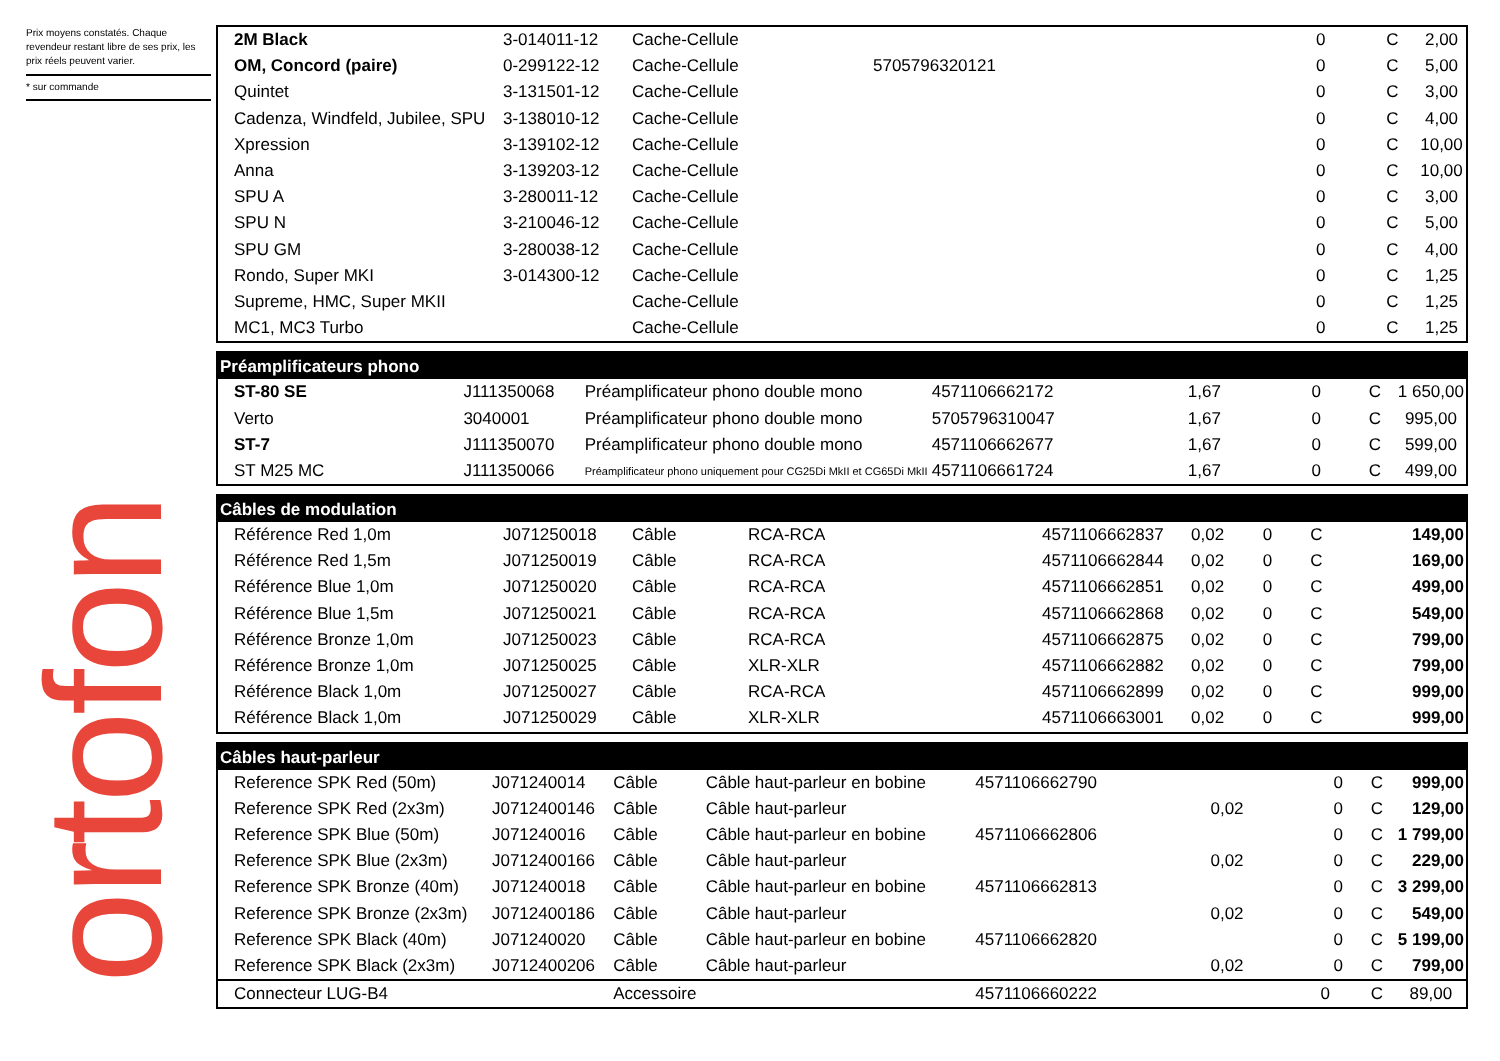Prix moyens constatés. Chaque revendeur restant libre de ses prix, les prix réels peuvent varier.
* sur commande
ortofon
| 2M Black | 3-014011-12 | Cache-Cellule | | | 0 | C | 2,00 |
| OM, Concord (paire) | 0-299122-12 | Cache-Cellule | 5705796320121 | | 0 | C | 5,00 |
| Quintet | 3-131501-12 | Cache-Cellule | | | 0 | C | 3,00 |
| Cadenza, Windfeld, Jubilee, SPU | 3-138010-12 | Cache-Cellule | | | 0 | C | 4,00 |
| Xpression | 3-139102-12 | Cache-Cellule | | | 0 | C | 10,00 |
| Anna | 3-139203-12 | Cache-Cellule | | | 0 | C | 10,00 |
| SPU A | 3-280011-12 | Cache-Cellule | | | 0 | C | 3,00 |
| SPU N | 3-210046-12 | Cache-Cellule | | | 0 | C | 5,00 |
| SPU GM | 3-280038-12 | Cache-Cellule | | | 0 | C | 4,00 |
| Rondo, Super MKI | 3-014300-12 | Cache-Cellule | | | 0 | C | 1,25 |
| Supreme, HMC, Super MKII | | Cache-Cellule | | | 0 | C | 1,25 |
| MC1, MC3 Turbo | | Cache-Cellule | | | 0 | C | 1,25 |
| Préamplificateurs phono | | | | | | | |
| --- | --- | --- | --- | --- | --- | --- | --- |
| ST-80 SE | J111350068 | Préamplificateur phono double mono | 4571106662172 | 1,67 | 0 | C | 1 650,00 |
| Verto | 3040001 | Préamplificateur phono double mono | 5705796310047 | 1,67 | 0 | C | 995,00 |
| ST-7 | J111350070 | Préamplificateur phono double mono | 4571106662677 | 1,67 | 0 | C | 599,00 |
| ST M25 MC | J111350066 | Préamplificateur phono uniquement pour CG25Di MkII et CG65Di MkII | 4571106661724 | 1,67 | 0 | C | 499,00 |
| Câbles de modulation | | | | | | | | |
| --- | --- | --- | --- | --- | --- | --- | --- | --- |
| Référence Red 1,0m | J071250018 | Câble | RCA-RCA | 4571106662837 | 0,02 | 0 | C | 149,00 |
| Référence Red 1,5m | J071250019 | Câble | RCA-RCA | 4571106662844 | 0,02 | 0 | C | 169,00 |
| Référence Blue 1,0m | J071250020 | Câble | RCA-RCA | 4571106662851 | 0,02 | 0 | C | 499,00 |
| Référence Blue 1,5m | J071250021 | Câble | RCA-RCA | 4571106662868 | 0,02 | 0 | C | 549,00 |
| Référence Bronze 1,0m | J071250023 | Câble | RCA-RCA | 4571106662875 | 0,02 | 0 | C | 799,00 |
| Référence Bronze 1,0m | J071250025 | Câble | XLR-XLR | 4571106662882 | 0,02 | 0 | C | 799,00 |
| Référence Black 1,0m | J071250027 | Câble | RCA-RCA | 4571106662899 | 0,02 | 0 | C | 999,00 |
| Référence Black 1,0m | J071250029 | Câble | XLR-XLR | 4571106663001 | 0,02 | 0 | C | 999,00 |
| Câbles haut-parleur | | | | | | | | |
| --- | --- | --- | --- | --- | --- | --- | --- | --- |
| Reference SPK Red (50m) | J071240014 | Câble | Câble haut-parleur en bobine | 4571106662790 | | 0 | C | 999,00 |
| Reference SPK Red (2x3m) | J0712400146 | Câble | Câble haut-parleur | | 0,02 | 0 | C | 129,00 |
| Reference SPK Blue (50m) | J071240016 | Câble | Câble haut-parleur en bobine | 4571106662806 | | 0 | C | 1 799,00 |
| Reference SPK Blue (2x3m) | J0712400166 | Câble | Câble haut-parleur | | 0,02 | 0 | C | 229,00 |
| Reference SPK Bronze (40m) | J071240018 | Câble | Câble haut-parleur en bobine | 4571106662813 | | 0 | C | 3 299,00 |
| Reference SPK Bronze (2x3m) | J0712400186 | Câble | Câble haut-parleur | | 0,02 | 0 | C | 549,00 |
| Reference SPK Black (40m) | J071240020 | Câble | Câble haut-parleur en bobine | 4571106662820 | | 0 | C | 5 199,00 |
| Reference SPK Black (2x3m) | J0712400206 | Câble | Câble haut-parleur | | 0,02 | 0 | C | 799,00 |
| Connecteur LUG-B4 | | Accessoire | | 4571106660222 | | 0 | C | 89,00 |